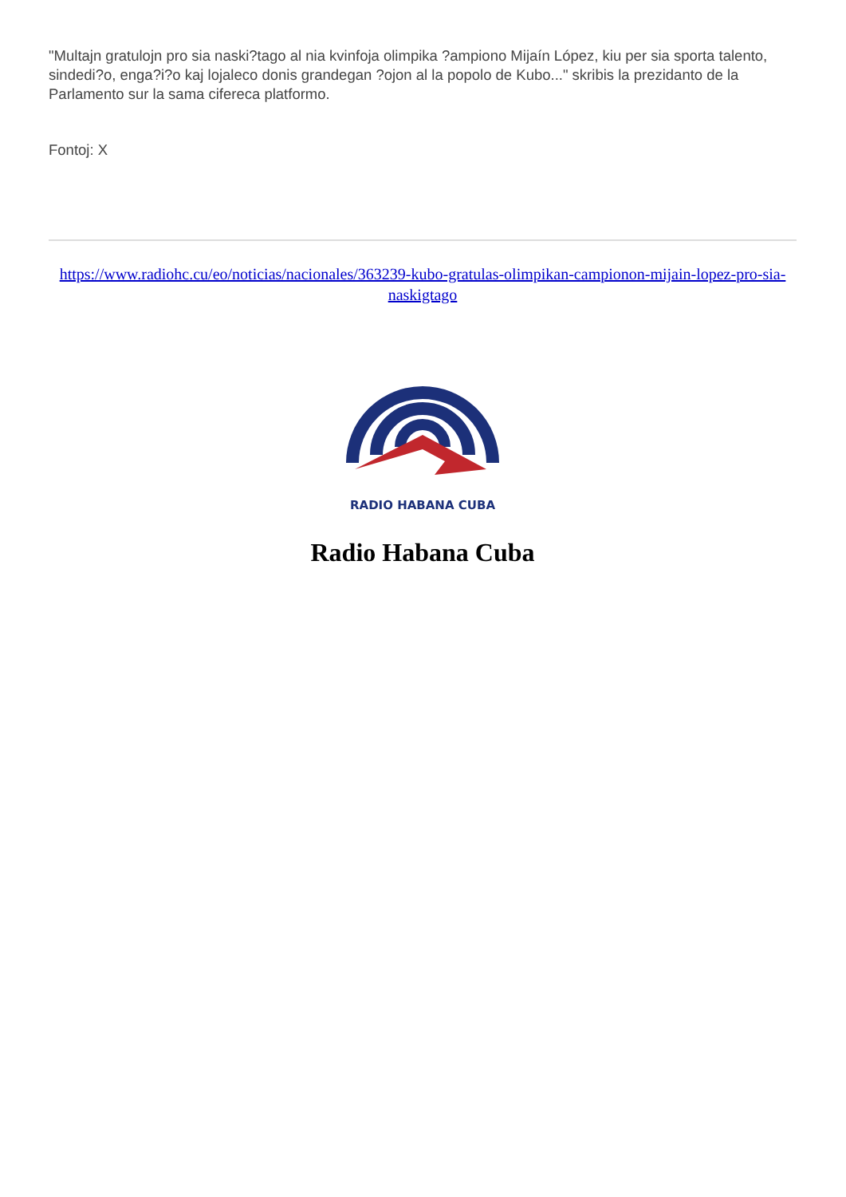"Multajn gratulojn pro sia naski?tago al nia kvinfoja olimpika ?ampiono Mijaín López, kiu per sia sporta talento, sindedi?o, enga?i?o kaj lojaleco donis grandegan ?ojon al la popolo de Kubo..." skribis la prezidanto de la Parlamento sur la sama cifereca platformo.
Fontoj: X
https://www.radiohc.cu/eo/noticias/nacionales/363239-kubo-gratulas-olimpikan-campionon-mijain-lopez-pro-sia-naskigtago
RADIO HABANA CUBA
Radio Habana Cuba